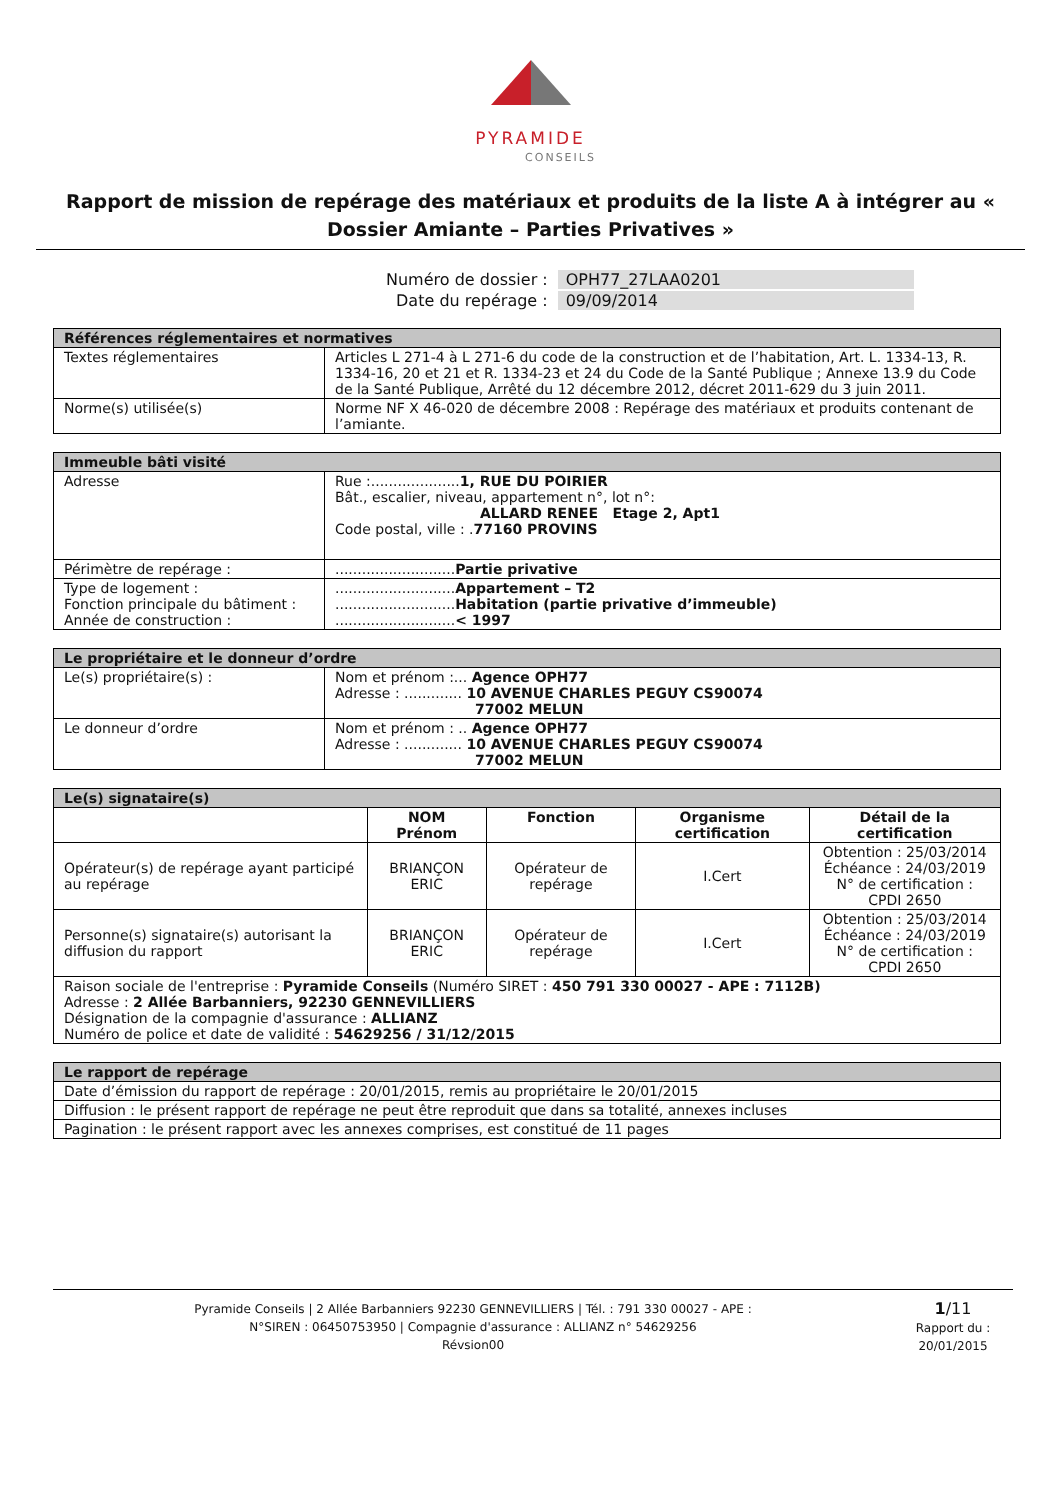PYRAMIDE
CONSEILS
Rapport de mission de repérage des matériaux et produits de la liste A à intégrer au « Dossier Amiante – Parties Privatives »
| Numéro de dossier : | OPH77_27LAA0201 |
| Date du repérage : | 09/09/2014 |
| Références réglementaires et normatives | |
| --- | --- |
| Textes réglementaires | Articles L 271-4 à L 271-6 du code de la construction et de l’habitation, Art. L. 1334-13, R. 1334-16, 20 et 21 et R. 1334-23 et 24 du Code de la Santé Publique ; Annexe 13.9 du Code de la Santé Publique, Arrêté du 12 décembre 2012, décret 2011-629 du 3 juin 2011. |
| Norme(s) utilisée(s) | Norme NF X 46-020 de décembre 2008 : Repérage des matériaux et produits contenant de l’amiante. |
| Immeuble bâti visité | |
| --- | --- |
| Adresse | Rue :.................... 1, RUE DU POIRIER Bât., escalier, niveau, appartement n°, lot n°: ALLARD RENEE Etage 2, Apt1 Code postal, ville : . 77160 PROVINS |
| Périmètre de repérage : | ........................... Partie privative |
| Type de logement : Fonction principale du bâtiment : Année de construction : | ........................... Appartement – T2 ........................... Habitation (partie privative d’immeuble) ........................... < 1997 |
| Le propriétaire et le donneur d’ordre | |
| --- | --- |
| Le(s) propriétaire(s) : | Nom et prénom :... Agence OPH77 Adresse : ............. 10 AVENUE CHARLES PEGUY CS90074 77002 MELUN |
| Le donneur d’ordre | Nom et prénom : .. Agence OPH77 Adresse : ............. 10 AVENUE CHARLES PEGUY CS90074 77002 MELUN |
| Le(s) signataire(s) | | | | |
| --- | --- | --- | --- | --- |
| | NOM Prénom | Fonction | Organisme certification | Détail de la certification |
| Opérateur(s) de repérage ayant participé au repérage | BRIANÇON ERIC | Opérateur de repérage | I.Cert | Obtention : 25/03/2014 Échéance : 24/03/2019 N° de certification : CPDI 2650 |
| Personne(s) signataire(s) autorisant la diffusion du rapport | BRIANÇON ERIC | Opérateur de repérage | I.Cert | Obtention : 25/03/2014 Échéance : 24/03/2019 N° de certification : CPDI 2650 |
| Raison sociale de l'entreprise : Pyramide Conseils (Numéro SIRET : 450 791 330 00027 - APE : 7112B) Adresse : 2 Allée Barbanniers, 92230 GENNEVILLIERS Désignation de la compagnie d'assurance : ALLIANZ Numéro de police et date de validité : 54629256 / 31/12/2015 | | | | |
| Le rapport de repérage |
| --- |
| Date d’émission du rapport de repérage : 20/01/2015, remis au propriétaire le 20/01/2015 |
| Diffusion : le présent rapport de repérage ne peut être reproduit que dans sa totalité, annexes incluses |
| Pagination : le présent rapport avec les annexes comprises, est constitué de 11 pages |
Pyramide Conseils | 2 Allée Barbanniers 92230 GENNEVILLIERS | Tél. : 791 330 00027 - APE :
N°SIREN : 06450753950 | Compagnie d'assurance : ALLIANZ n° 54629256
Révsion00
1/11
Rapport du :
20/01/2015